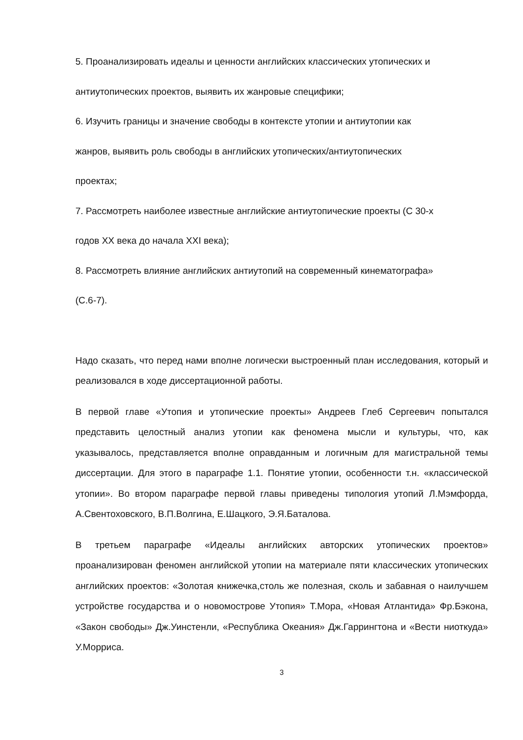5. Проанализировать идеалы и ценности английских классических утопических и
антиутопических проектов, выявить их жанровые специфики;
6. Изучить границы и значение свободы в контексте утопии и антиутопии как
жанров, выявить роль свободы в английских утопических/антиутопических
проектах;
7. Рассмотреть наиболее известные английские антиутопические проекты (С 30-х
годов XX века до начала XXI века);
8. Рассмотреть влияние английских антиутопий на современный кинематографа»
(С.6-7).
Надо сказать, что перед нами вполне логически выстроенный план исследования, который и реализовался в ходе диссертационной работы.
В первой главе «Утопия и утопические проекты» Андреев Глеб Сергеевич попытался представить целостный анализ утопии как феномена мысли и культуры, что, как указывалось, представляется вполне оправданным и логичным для магистральной темы диссертации. Для этого в параграфе 1.1. Понятие утопии, особенности т.н. «классической утопии». Во втором параграфе первой главы приведены типология утопий Л.Мэмфорда, А.Свентоховского, В.П.Волгина, Е.Шацкого, Э.Я.Баталова.
В третьем параграфе «Идеалы английских авторских утопических проектов» проанализирован феномен английской утопии на материале пяти классических утопических английских проектов: «Золотая книжечка,столь же полезная, сколь и забавная о наилучшем устройстве государства и о новомострове Утопия» Т.Мора, «Новая Атлантида» Фр.Бэкона, «Закон свободы» Дж.Уинстенли, «Республика Океания» Дж.Гаррингтона и «Вести ниоткуда» У.Морриса.
3